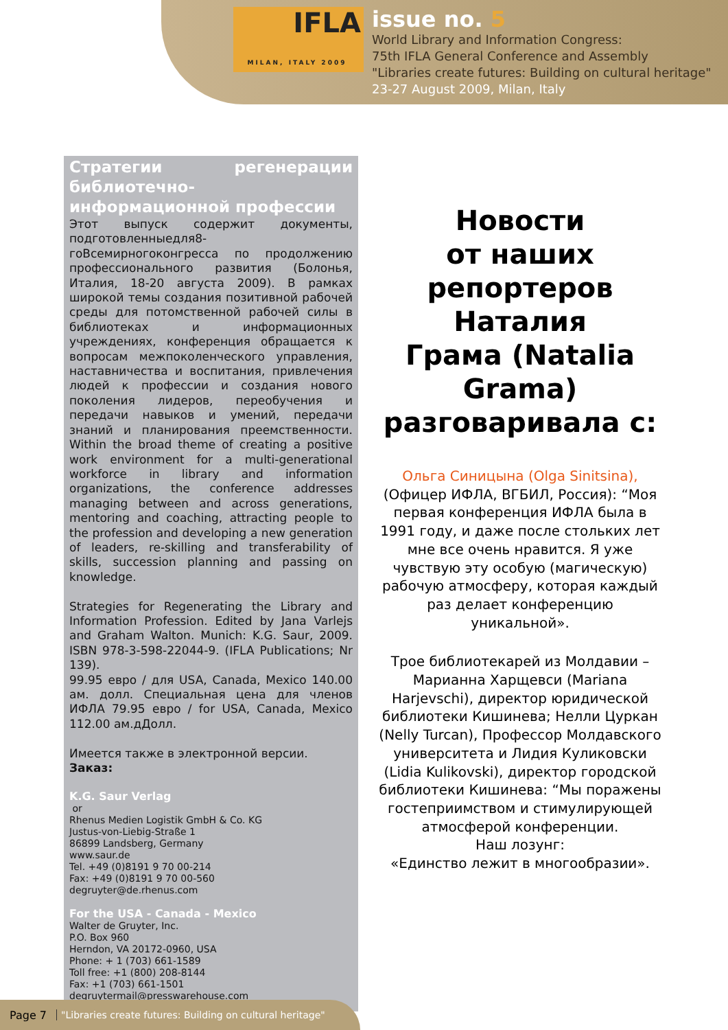IFLA
MILAN, ITALY 2009
issue no. 5
World Library and Information Congress:
75th IFLA General Conference and Assembly
"Libraries create futures: Building on cultural heritage"
23-27 August 2009, Milan, Italy
Стратегии регенерации библиотечно-информационной профессии
Этот выпуск содержит документы, подготовленныедля8-гоВсемирногоконгресса по продолжению профессионального развития (Болонья, Италия, 18-20 августа 2009). В рамках широкой темы создания позитивной рабочей среды для потомственной рабочей силы в библиотеках и информационных учреждениях, конференция обращается к вопросам межпоколенческого управления, наставничества и воспитания, привлечения людей к профессии и создания нового поколения лидеров, переобучения и передачи навыков и умений, передачи знаний и планирования преемственности. Within the broad theme of creating a positive work environment for a multi-generational workforce in library and information organizations, the conference addresses managing between and across generations, mentoring and coaching, attracting people to the profession and developing a new generation of leaders, re-skilling and transferability of skills, succession planning and passing on knowledge.
Strategies for Regenerating the Library and Information Profession. Edited by Jana Varlejs and Graham Walton. Munich: K.G. Saur, 2009. ISBN 978-3-598-22044-9. (IFLA Publications; Nr 139).
99.95 евро / для USA, Canada, Mexico 140.00 ам. долл. Специальная цена для членов ИФЛА 79.95 евро / for USA, Canada, Mexico 112.00 ам.дДолл.
Имеется также в электронной версии.
Заказ:
K.G. Saur Verlag
or
Rhenus Medien Logistik GmbH & Co. KG
Justus-von-Liebig-Straße 1
86899 Landsberg, Germany
www.saur.de
Tel. +49 (0)8191 9 70 00-214
Fax: +49 (0)8191 9 70 00-560
degruyter@de.rhenus.com
For the USA - Canada - Mexico
Walter de Gruyter, Inc.
P.O. Box 960
Herndon, VA 20172-0960, USA
Phone: + 1 (703) 661-1589
Toll free: +1 (800) 208-8144
Fax: +1 (703) 661-1501
degruytermail@presswarehouse.com
Новости
от наших
репортеров
Наталия
Грама (Natalia
Grama)
разговаривала с:
Ольга Синицына (Olga Sinitsina),
(Офицер ИФЛА, ВГБИЛ, Россия): “Моя первая конференция ИФЛА была в 1991 году, и даже после стольких лет мне все очень нравится. Я уже чувствую эту особую (магическую) рабочую атмосферу, которая каждый раз делает конференцию уникальной».
Трое библиотекарей из Молдавии – Марианна Харщевси (Mariana Harjevschi), директор юридической библиотеки Кишинева; Нелли Цуркан (Nelly Turcan), Профессор Молдавского университета и Лидия Куликовски (Lidia Kulikovski), директор городской библиотеки Кишинева: “Мы поражены гостеприимством и стимулирующей атмосферой конференции.
Наш лозунг:
«Единство лежит в многообразии».
Page 7 "Libraries create futures: Building on cultural heritage"